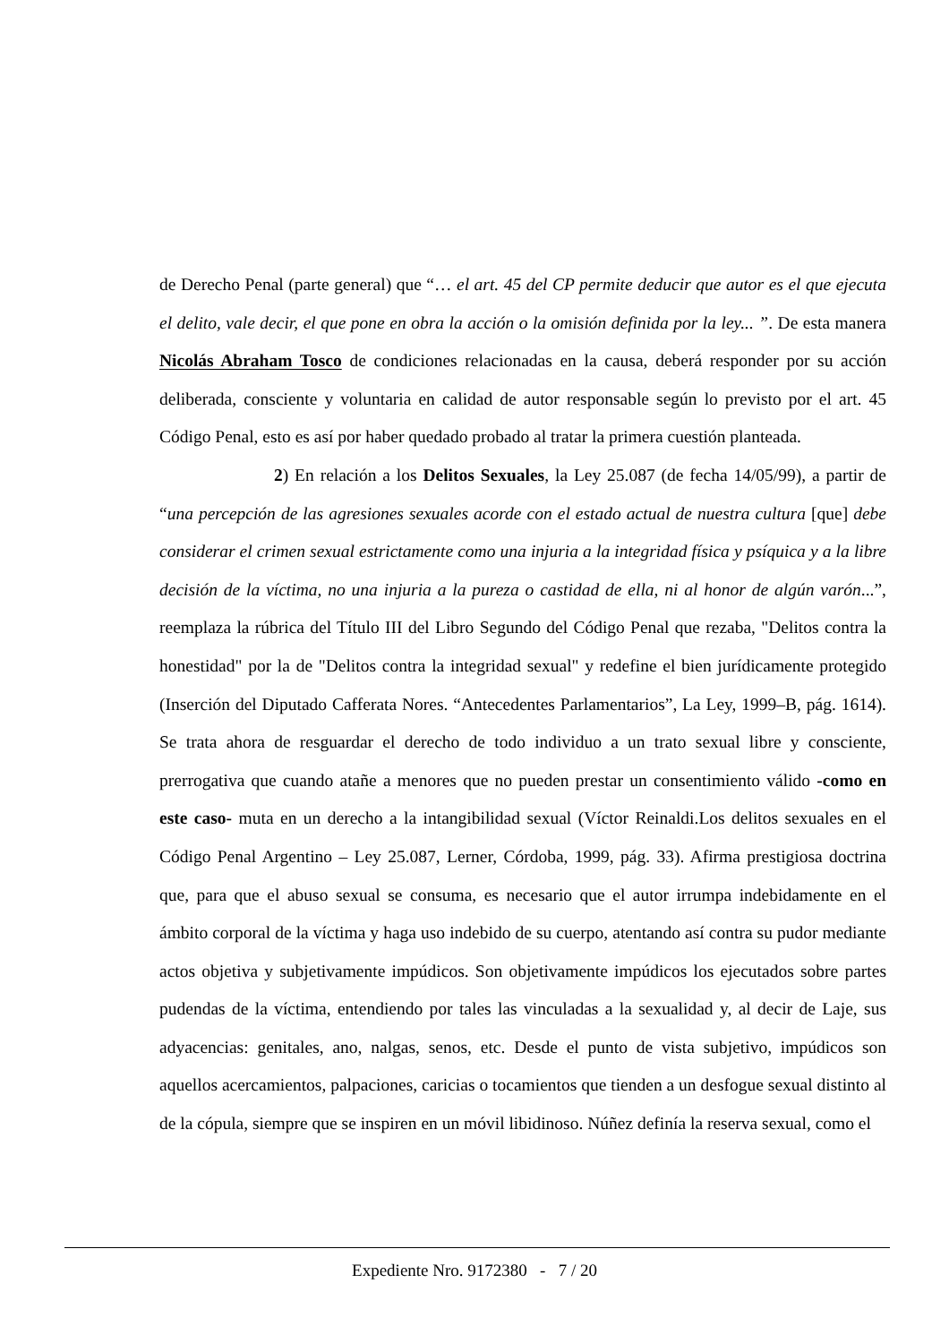de Derecho Penal (parte general) que “… el art. 45 del CP permite deducir que autor es el que ejecuta el delito, vale decir, el que pone en obra la acción o la omisión definida por la ley... ”. De esta manera Nicolás Abraham Tosco de condiciones relacionadas en la causa, deberá responder por su acción deliberada, consciente y voluntaria en calidad de autor responsable según lo previsto por el art. 45 Código Penal, esto es así por haber quedado probado al tratar la primera cuestión planteada.
2) En relación a los Delitos Sexuales, la Ley 25.087 (de fecha 14/05/99), a partir de “una percepción de las agresiones sexuales acorde con el estado actual de nuestra cultura [que] debe considerar el crimen sexual estrictamente como una injuria a la integridad física y psíquica y a la libre decisión de la víctima, no una injuria a la pureza o castidad de ella, ni al honor de algún varón...”, reemplaza la rúbrica del Título III del Libro Segundo del Código Penal que rezaba, "Delitos contra la honestidad" por la de "Delitos contra la integridad sexual" y redefine el bien jurídicamente protegido (Inserción del Diputado Cafferata Nores. “Antecedentes Parlamentarios”, La Ley, 1999–B, pág. 1614). Se trata ahora de resguardar el derecho de todo individuo a un trato sexual libre y consciente, prerrogativa que cuando atañe a menores que no pueden prestar un consentimiento válido -como en este caso- muta en un derecho a la intangibilidad sexual (Víctor Reinaldi.Los delitos sexuales en el Código Penal Argentino – Ley 25.087, Lerner, Córdoba, 1999, pág. 33). Afirma prestigiosa doctrina que, para que el abuso sexual se consuma, es necesario que el autor irrumpa indebidamente en el ámbito corporal de la víctima y haga uso indebido de su cuerpo, atentando así contra su pudor mediante actos objetiva y subjetivamente impúdicos. Son objetivamente impúdicos los ejecutados sobre partes pudendas de la víctima, entendiendo por tales las vinculadas a la sexualidad y, al decir de Laje, sus adyacencias: genitales, ano, nalgas, senos, etc. Desde el punto de vista subjetivo, impúdicos son aquellos acercamientos, palpaciones, caricias o tocamientos que tienden a un desfogue sexual distinto al de la cópula, siempre que se inspiren en un móvil libidinoso. Núñez definía la reserva sexual, como el
Expediente Nro. 9172380 - 7 / 20